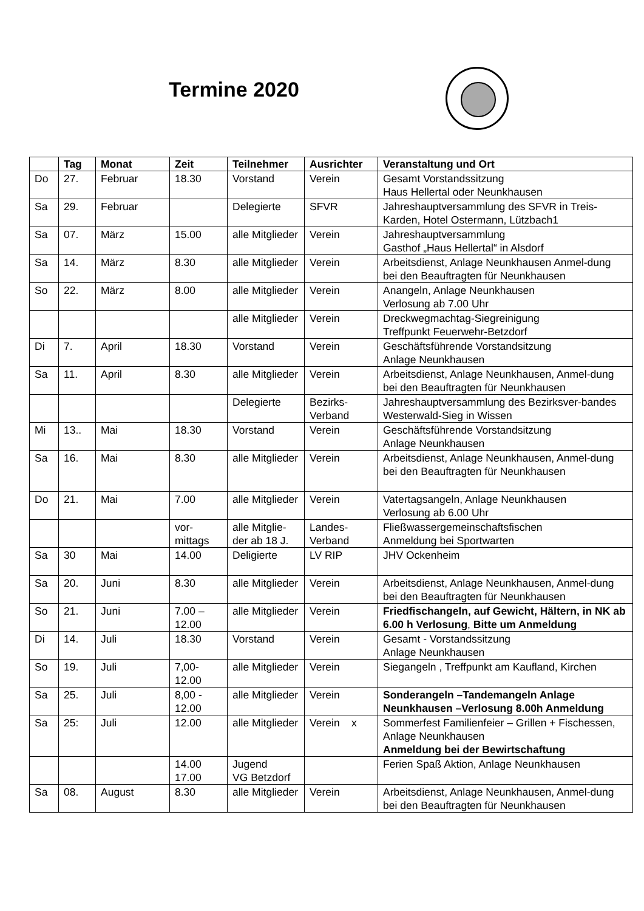Termine 2020
| | Tag | Monat | Zeit | Teilnehmer | Ausrichter | Veranstaltung und Ort |
| --- | --- | --- | --- | --- | --- | --- |
| Do | 27. | Februar | 18.30 | Vorstand | Verein | Gesamt Vorstandssitzung Haus Hellertal oder Neunkhausen |
| Sa | 29. | Februar | | Delegierte | SFVR | Jahreshauptversammlung des SFVR in Treis-Karden, Hotel Ostermann, Lützbach1 |
| Sa | 07. | März | 15.00 | alle Mitglieder | Verein | Jahreshauptversammlung Gasthof „Haus Hellertal“ in Alsdorf |
| Sa | 14. | März | 8.30 | alle Mitglieder | Verein | Arbeitsdienst, Anlage Neunkhausen Anmel-dung bei den Beauftragten für Neunkhausen |
| So | 22. | März | 8.00 | alle Mitglieder | Verein | Anangeln, Anlage Neunkhausen Verlosung ab 7.00 Uhr |
| | | | | alle Mitglieder | Verein | Dreckwegmachtag-Siegreinigung Treffpunkt Feuerwehr-Betzdorf |
| Di | 7. | April | 18.30 | Vorstand | Verein | Geschäftsführende Vorstandsitzung Anlage Neunkhausen |
| Sa | 11. | April | 8.30 | alle Mitglieder | Verein | Arbeitsdienst, Anlage Neunkhausen, Anmel-dung bei den Beauftragten für Neunkhausen |
| | | | | Delegierte | Bezirks-Verband | Jahreshauptversammlung des Bezirksver-bandes Westerwald-Sieg in Wissen |
| Mi | 13.. | Mai | 18.30 | Vorstand | Verein | Geschäftsführende Vorstandsitzung Anlage Neunkhausen |
| Sa | 16. | Mai | 8.30 | alle Mitglieder | Verein | Arbeitsdienst, Anlage Neunkhausen, Anmel-dung bei den Beauftragten für Neunkhausen |
| Do | 21. | Mai | 7.00 | alle Mitglieder | Verein | Vatertagsangeln, Anlage Neunkhausen Verlosung ab 6.00 Uhr |
| | | | vor-mittags | alle Mitglie-der ab 18 J. | Landes-Verband | Fließwassergemeinschaftsfischen Anmeldung bei Sportwarten |
| Sa | 30 | Mai | 14.00 | Deligierte | LV RIP | JHV Ockenheim |
| Sa | 20. | Juni | 8.30 | alle Mitglieder | Verein | Arbeitsdienst, Anlage Neunkhausen, Anmel-dung bei den Beauftragten für Neunkhausen |
| So | 21. | Juni | 7.00 – 12.00 | alle Mitglieder | Verein | Friedfischangeln, auf Gewicht, Hältern, in NK ab 6.00 h Verlosung , Bitte um Anmeldung |
| Di | 14. | Juli | 18.30 | Vorstand | Verein | Gesamt - Vorstandssitzung Anlage Neunkhausen |
| So | 19. | Juli | 7,00-12.00 | alle Mitglieder | Verein | Siegangeln , Treffpunkt am Kaufland, Kirchen |
| Sa | 25. | Juli | 8,00 - 12.00 | alle Mitglieder | Verein | Sonderangeln –Tandemangeln Anlage Neunkhausen –Verlosung 8.00h Anmeldung |
| Sa | 25: | Juli | 12.00 | alle Mitglieder | Verein x | Sommerfest Familienfeier – Grillen + Fischessen, Anlage Neunkhausen Anmeldung bei der Bewirtschaftung |
| | | | 14.00 17.00 | Jugend VG Betzdorf | | Ferien Spaß Aktion, Anlage Neunkhausen |
| Sa | 08. | August | 8.30 | alle Mitglieder | Verein | Arbeitsdienst, Anlage Neunkhausen, Anmel-dung bei den Beauftragten für Neunkhausen |